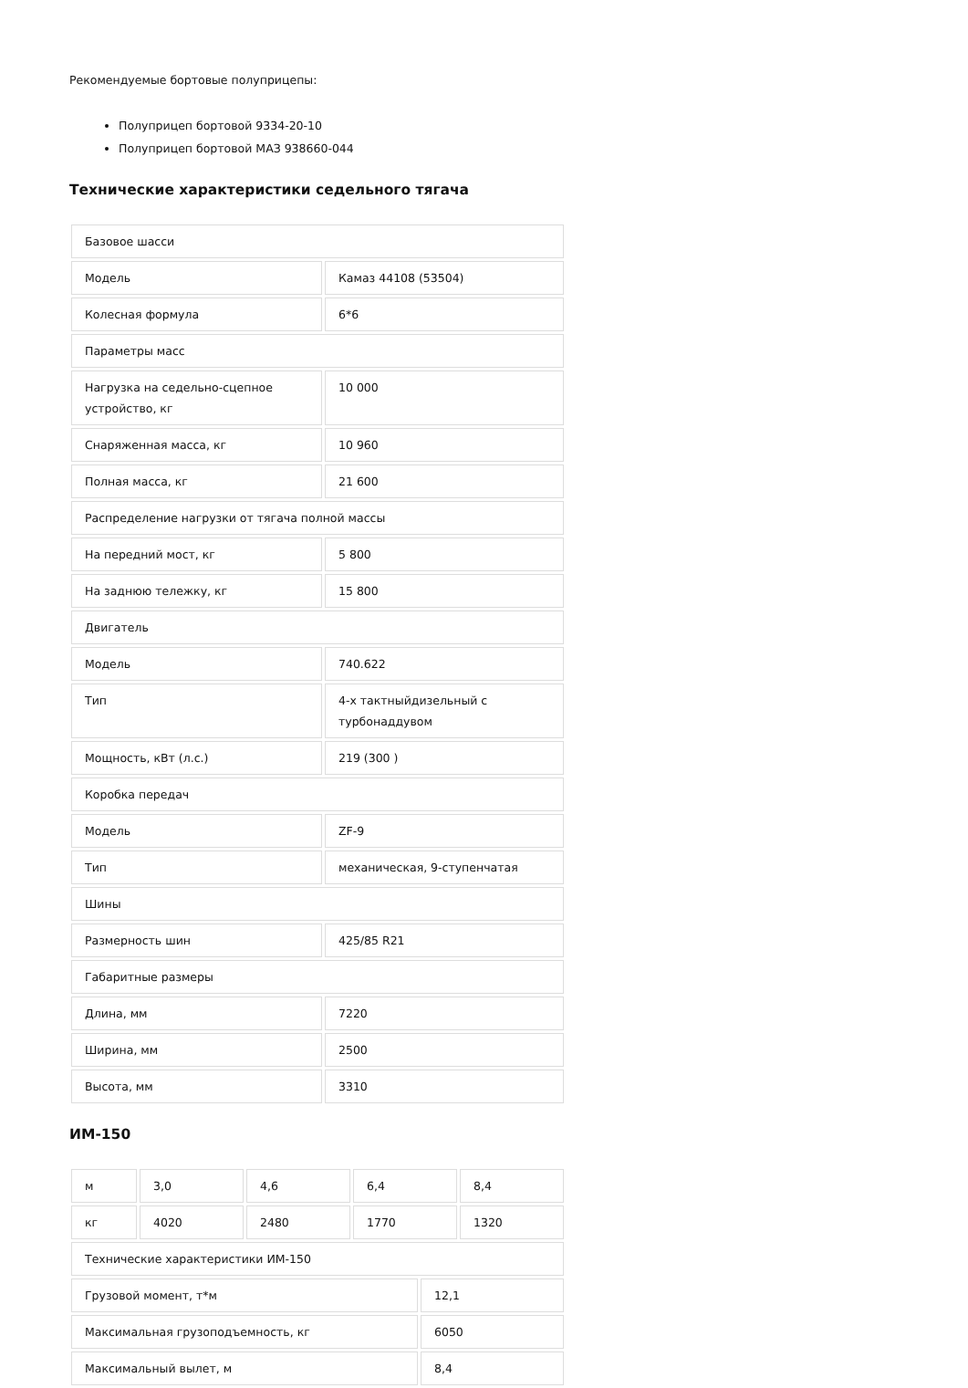Рекомендуемые бортовые полуприцепы:
Полуприцеп бортовой 9334-20-10
Полуприцеп бортовой МАЗ 938660-044
Технические характеристики седельного тягача
| Базовое шасси | |
| Модель | Камаз 44108 (53504) |
| Колесная формула | 6*6 |
| Параметры масс | |
| Нагрузка на седельно-сцепное устройство, кг | 10 000 |
| Снаряженная масса, кг | 10 960 |
| Полная масса, кг | 21 600 |
| Распределение нагрузки от тягача полной массы | |
| На передний мост, кг | 5 800 |
| На заднюю тележку, кг | 15 800 |
| Двигатель | |
| Модель | 740.622 |
| Тип | 4-х тактныйдизельный с турбонаддувом |
| Мощность, кВт (л.с.) | 219 (300 ) |
| Коробка передач | |
| Модель | ZF-9 |
| Тип | механическая, 9-ступенчатая |
| Шины | |
| Размерность шин | 425/85 R21 |
| Габаритные размеры | |
| Длина, мм | 7220 |
| Ширина, мм | 2500 |
| Высота, мм | 3310 |
ИМ-150
| м | 3,0 | 4,6 | 6,4 | 8,4 |
| кг | 4020 | 2480 | 1770 | 1320 |
| Технические характеристики ИМ-150 | |
| Грузовой момент, т*м | 12,1 |
| Максимальная грузоподъемность, кг | 6050 |
| Максимальный вылет, м | 8,4 |